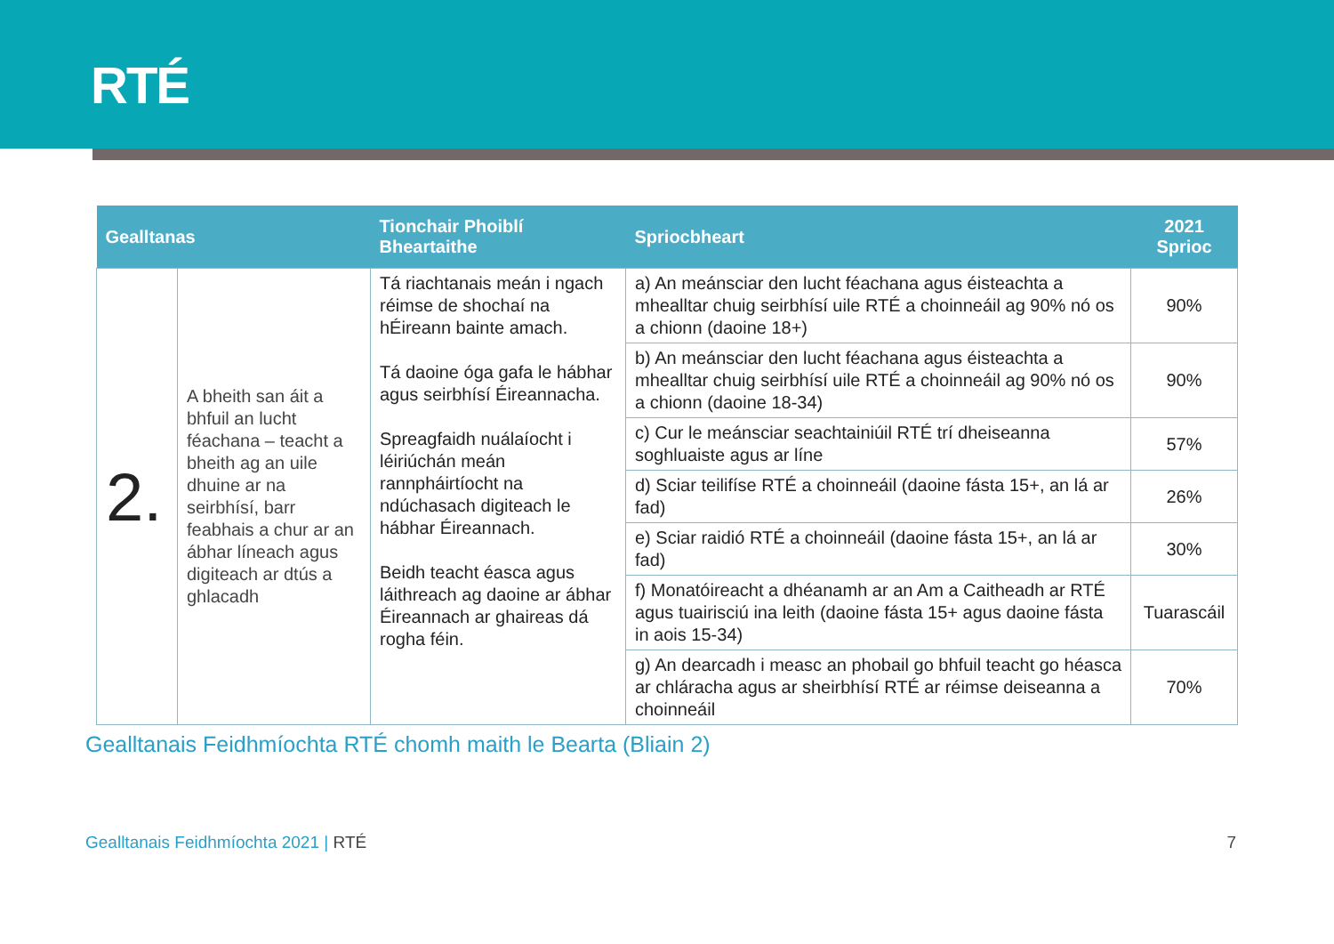RTÉ
| Gealltanas | | Tionchair Phoiblí Bheartaithe | Spriocbheart | 2021 Sprioc |
| --- | --- | --- | --- | --- |
| 2. | A bheith san áit a bhfuil an lucht féachana – teacht a bheith ag an uile dhuine ar na seirbhísí, barr feabhais a chur ar an ábhar líneach agus digiteach ar dtús a ghlacadh | Tá riachtanais meán i ngach réimse de shochaí na hÉireann bainte amach. Tá daoine óga gafa le hábhar agus seirbhísí Éireannacha. Spreagfaidh nuálaíocht i léiriúchán meán rannpháirtíocht na ndúchasach digiteach le hábhar Éireannach. Beidh teacht éasca agus láithreach ag daoine ar ábhar Éireannach ar ghaireas dá rogha féin. | a) An meánsciar den lucht féachana agus éisteachta a mhealltar chuig seirbhísí uile RTÉ a choinneáil ag 90% nó os a chionn (daoine 18+) | 90% |
| | | | b) An meánsciar den lucht féachana agus éisteachta a mhealltar chuig seirbhísí uile RTÉ a choinneáil ag 90% nó os a chionn (daoine 18-34) | 90% |
| | | | c) Cur le meánsciar seachtainiúil RTÉ trí dheiseanna soghluaiste agus ar líne | 57% |
| | | | d) Sciar teilifíse RTÉ a choinneáil (daoine fásta 15+, an lá ar fad) | 26% |
| | | | e) Sciar raidió RTÉ a choinneáil (daoine fásta 15+, an lá ar fad) | 30% |
| | | | f) Monatóireacht a dhéanamh ar an Am a Caitheadh ar RTÉ agus tuairisciú ina leith (daoine fásta 15+ agus daoine fásta in aois 15-34) | Tuarascáil |
| | | | g) An dearcadh i measc an phobail go bhfuil teacht go héasca ar chláracha agus ar sheirbhísí RTÉ ar réimse deiseanna a choinneáil | 70% |
Gealltanais Feidhmíochta RTÉ chomh maith le Bearta (Bliain 2)
Gealltanais Feidhmíochta 2021 | RTÉ
7